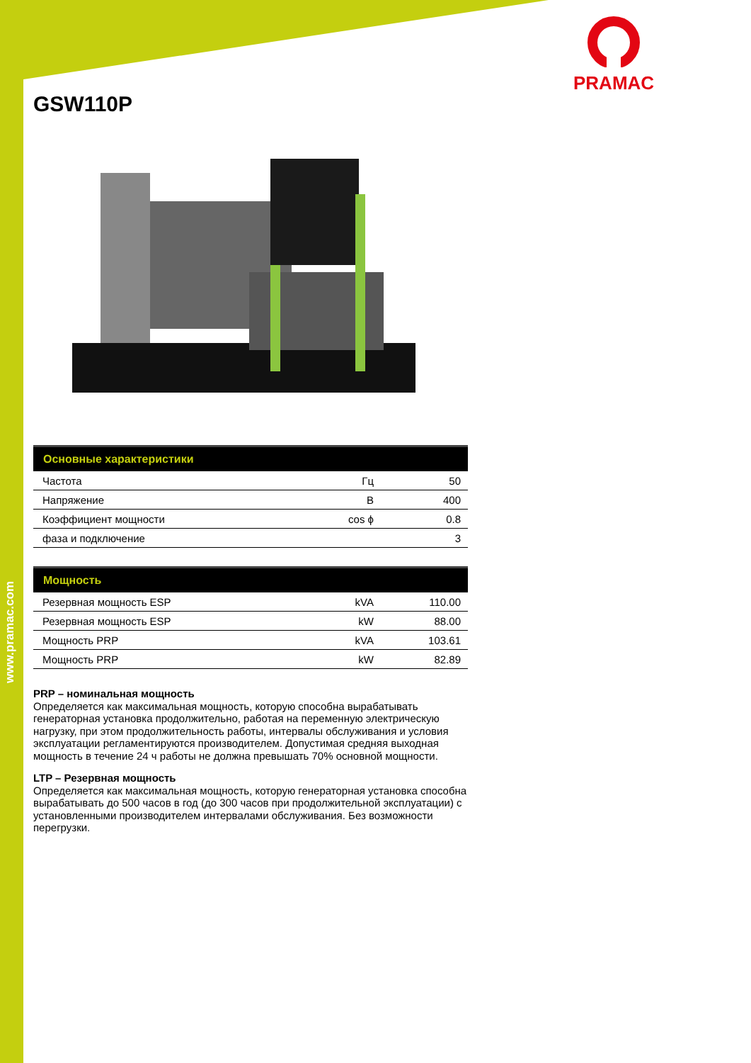www.pramac.com
PRAMAC
GSW110P
| Основные характеристики | | |
| --- | --- | --- |
| Частота | Гц | 50 |
| Напряжение | В | 400 |
| Коэффициент мощности | cos ϕ | 0.8 |
| фаза и подключение | | 3 |
| Мощность | | |
| --- | --- | --- |
| Резервная мощность ESP | kVA | 110.00 |
| Резервная мощность ESP | kW | 88.00 |
| Мощность PRP | kVA | 103.61 |
| Мощность PRP | kW | 82.89 |
PRP – номинальная мощность
Определяется как максимальная мощность, которую способна вырабатывать генераторная установка продолжительно, работая на переменную электрическую нагрузку, при этом продолжительность работы, интервалы обслуживания и условия эксплуатации регламентируются производителем. Допустимая средняя выходная мощность в течение 24 ч работы не должна превышать 70% основной мощности.
LTP – Резервная мощность
Определяется как максимальная мощность, которую генераторная установка способна вырабатывать до 500 часов в год (до 300 часов при продолжительной эксплуатации) с установленными производителем интервалами обслуживания. Без возможности перегрузки.